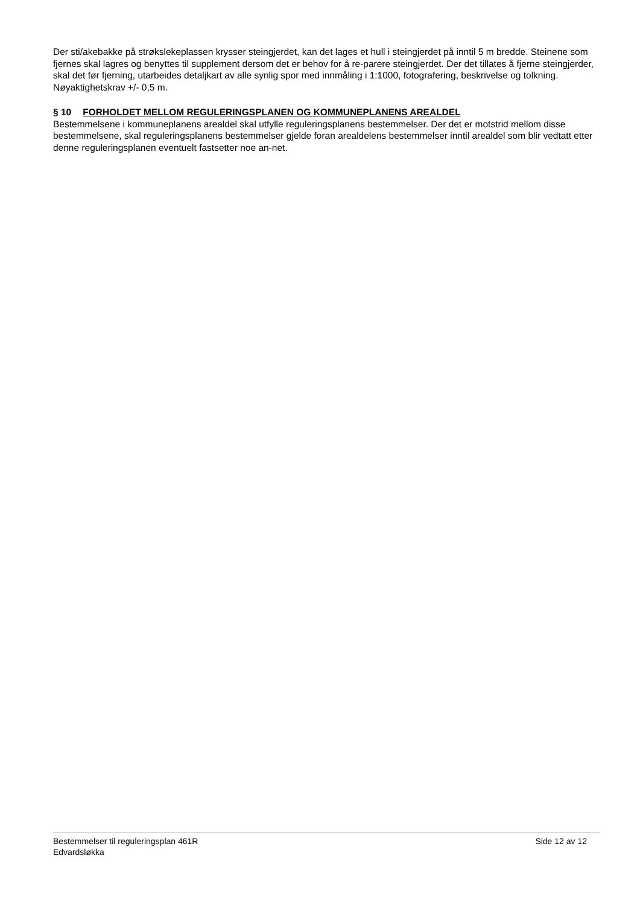Der sti/akebakke på strøkslekeplassen krysser steingjerdet, kan det lages et hull i steingjerdet på inntil 5 m bredde. Steinene som fjernes skal lagres og benyttes til supplement dersom det er behov for å re-parere steingjerdet. Der det tillates å fjerne steingjerder, skal det før fjerning, utarbeides detaljkart av alle synlig spor med innmåling i 1:1000, fotografering, beskrivelse og tolkning. Nøyaktighetskrav +/- 0,5 m.
§ 10 FORHOLDET MELLOM REGULERINGSPLANEN OG KOMMUNEPLANENS AREALDEL
Bestemmelsene i kommuneplanens arealdel skal utfylle reguleringsplanens bestemmelser. Der det er motstrid mellom disse bestemmelsene, skal reguleringsplanens bestemmelser gjelde foran arealdelens bestemmelser inntil arealdel som blir vedtatt etter denne reguleringsplanen eventuelt fastsetter noe an-net.
Bestemmelser til reguleringsplan 461R
Edvardsløkka
Side 12 av 12